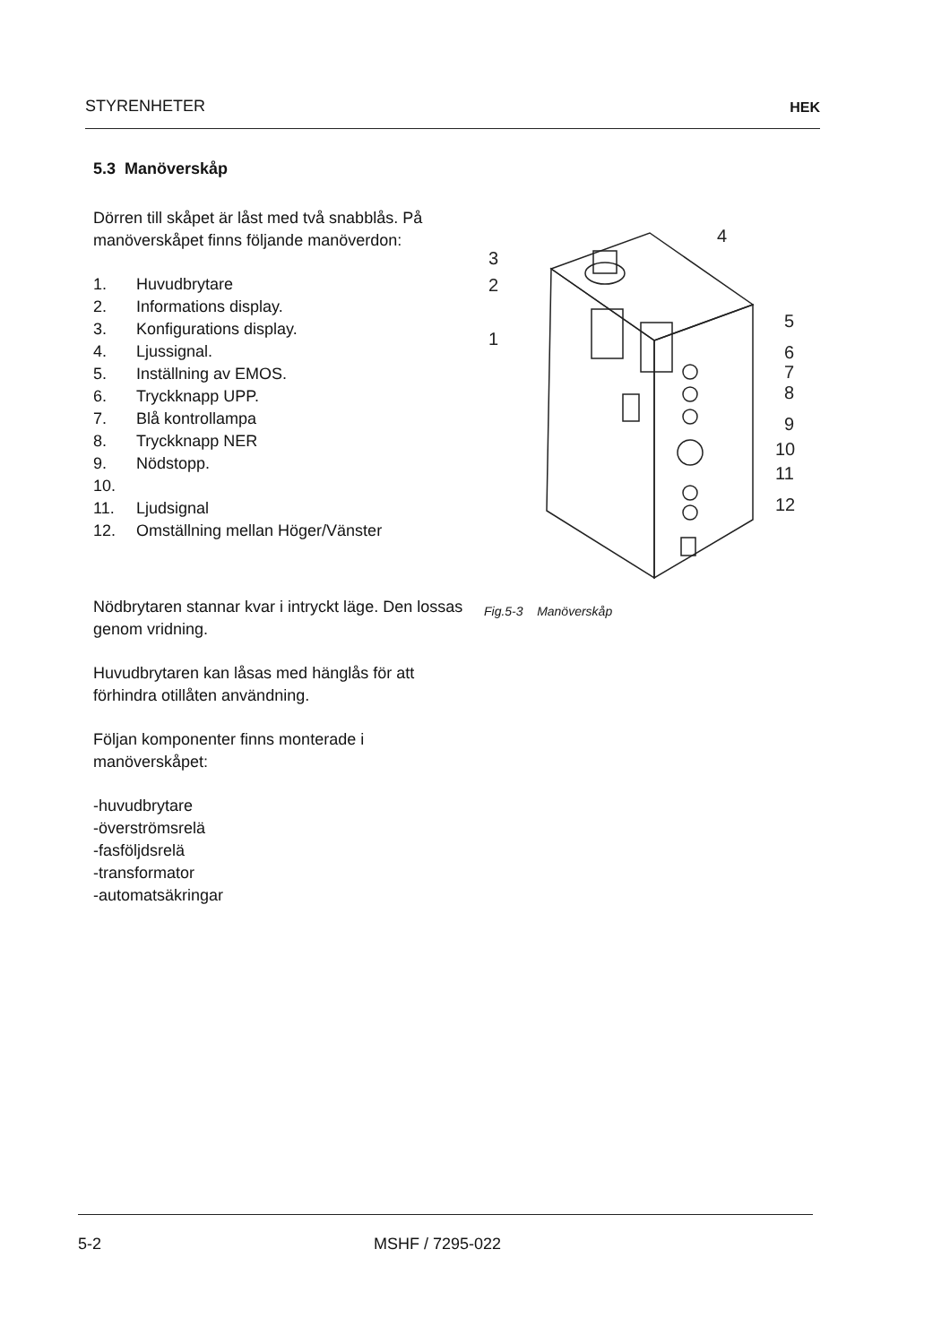STYRENHETER HEK
5.3 Manöverskåp
Dörren till skåpet är låst med två snabblås. På manöverskåpet finns följande manöverdon:
1. Huvudbrytare
2. Informations display.
3. Konfigurations display.
4. Ljussignal.
5. Inställning av EMOS.
6. Tryckknapp UPP.
7. Blå kontrollampa
8. Tryckknapp NER
9. Nödstopp.
10.
11. Ljudsignal
12. Omställning mellan Höger/Vänster
Nödbrytaren stannar kvar i intryckt läge. Den lossas genom vridning.
Huvudbrytaren kan låsas med hänglås för att förhindra otillåten användning.
Följan komponenter finns monterade i manöverskåpet:
-huvudbrytare
-överströmsrelä
-fasföljdsrelä
-transformator
-automatsäkringar
3
2
1
4
5
6
7
8
9
10
11
12
Fig.5-3 Manöverskåp
5-2 MSHF / 7295-022